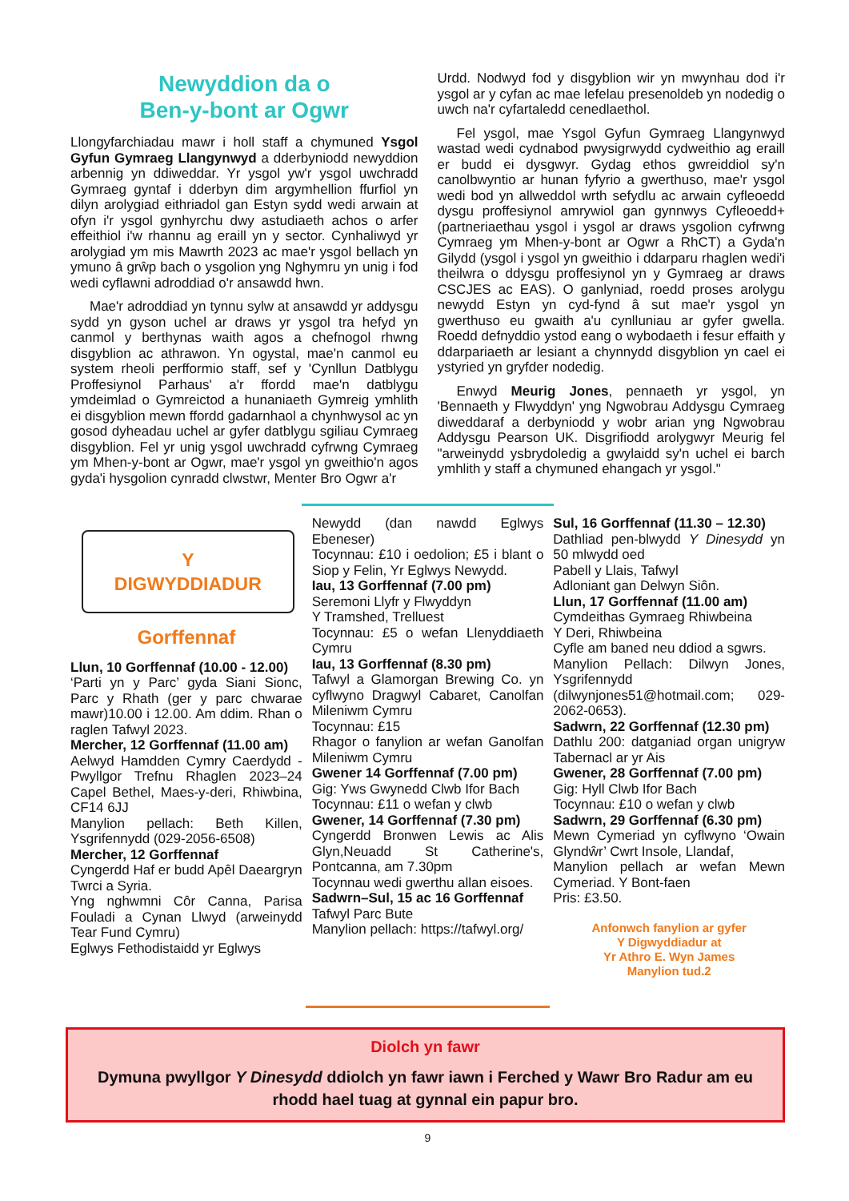Newyddion da o
Ben-y-bont ar Ogwr
Llongyfarchiadau mawr i holl staff a chymuned Ysgol Gyfun Gymraeg Llangynwyd a dderbyniodd newyddion arbennig yn ddiweddar. Yr ysgol yw'r ysgol uwchradd Gymraeg gyntaf i dderbyn dim argymhellion ffurfiol yn dilyn arolygiad eithriadol gan Estyn sydd wedi arwain at ofyn i'r ysgol gynhyrchu dwy astudiaeth achos o arfer effeithiol i'w rhannu ag eraill yn y sector. Cynhaliwyd yr arolygiad ym mis Mawrth 2023 ac mae'r ysgol bellach yn ymuno â grŵp bach o ysgolion yng Nghymru yn unig i fod wedi cyflawni adroddiad o'r ansawdd hwn.
Mae'r adroddiad yn tynnu sylw at ansawdd yr addysgu sydd yn gyson uchel ar draws yr ysgol tra hefyd yn canmol y berthynas waith agos a chefnogol rhwng disgyblion ac athrawon. Yn ogystal, mae'n canmol eu system rheoli perfformio staff, sef y 'Cynllun Datblygu Proffesiynol Parhaus' a'r ffordd mae'n datblygu ymdeimlad o Gymreictod a hunaniaeth Gymreig ymhlith ei disgyblion mewn ffordd gadarnhaol a chynhwysol ac yn gosod dyheadau uchel ar gyfer datblygu sgiliau Cymraeg disgyblion. Fel yr unig ysgol uwchradd cyfrwng Cymraeg ym Mhen-y-bont ar Ogwr, mae'r ysgol yn gweithio'n agos gyda'i hysgolion cynradd clwstwr, Menter Bro Ogwr a'r
Urdd. Nodwyd fod y disgyblion wir yn mwynhau dod i'r ysgol ar y cyfan ac mae lefelau presenoldeb yn nodedig o uwch na'r cyfartaledd cenedlaethol.
Fel ysgol, mae Ysgol Gyfun Gymraeg Llangynwyd wastad wedi cydnabod pwysigrwydd cydweithio ag eraill er budd ei dysgwyr. Gydag ethos gwreiddiol sy'n canolbwyntio ar hunan fyfyrio a gwerthuso, mae'r ysgol wedi bod yn allweddol wrth sefydlu ac arwain cyfleoedd dysgu proffesiynol amrywiol gan gynnwys Cyfleoedd+ (partneriaethau ysgol i ysgol ar draws ysgolion cyfrwng Cymraeg ym Mhen-y-bont ar Ogwr a RhCT) a Gyda'n Gilydd (ysgol i ysgol yn gweithio i ddarparu rhaglen wedi'i theilwra o ddysgu proffesiynol yn y Gymraeg ar draws CSCJES ac EAS). O ganlyniad, roedd proses arolygu newydd Estyn yn cyd-fynd â sut mae'r ysgol yn gwerthuso eu gwaith a'u cynlluniau ar gyfer gwella. Roedd defnyddio ystod eang o wybodaeth i fesur effaith y ddarpariaeth ar lesiant a chynnydd disgyblion yn cael ei ystyried yn gryfder nodedig.
Enwyd Meurig Jones, pennaeth yr ysgol, yn 'Bennaeth y Flwyddyn' yng Ngwobrau Addysgu Cymraeg diweddaraf a derbyniodd y wobr arian yng Ngwobrau Addysgu Pearson UK. Disgrifiodd arolygwyr Meurig fel "arweinydd ysbrydoledig a gwylaidd sy'n uchel ei barch ymhlith y staff a chymuned ehangach yr ysgol."
Y
DIGWYDDIADUR
Gorffennaf
Llun, 10 Gorffennaf (10.00 - 12.00)
‘Parti yn y Parc’ gyda Siani Sionc, Parc y Rhath (ger y parc chwarae mawr)10.00 i 12.00. Am ddim. Rhan o raglen Tafwyl 2023.
Mercher, 12 Gorffennaf (11.00 am)
Aelwyd Hamdden Cymry Caerdydd - Pwyllgor Trefnu Rhaglen 2023–24 Capel Bethel, Maes-y-deri, Rhiwbina, CF14 6JJ
Manylion pellach: Beth Killen, Ysgrifennydd (029-2056-6508)
Mercher, 12 Gorffennaf
Cyngerdd Haf er budd Apêl Daeargryn Twrci a Syria.
Yng nghwmni Côr Canna, Parisa Fouladi a Cynan Llwyd (arweinydd Tear Fund Cymru)
Eglwys Fethodistaidd yr Eglwys
Newydd (dan nawdd Eglwys Ebeneser)
Tocynnau: £10 i oedolion; £5 i blant o Siop y Felin, Yr Eglwys Newydd.
Iau, 13 Gorffennaf (7.00 pm)
Seremoni Llyfr y Flwyddyn
Y Tramshed, Trelluest
Tocynnau: £5 o wefan Llenyddiaeth Cymru
Iau, 13 Gorffennaf (8.30 pm)
Tafwyl a Glamorgan Brewing Co. yn cyflwyno Dragwyl Cabaret, Canolfan Mileniwm Cymru
Tocynnau: £15
Rhagor o fanylion ar wefan Ganolfan Mileniwm Cymru
Gwener 14 Gorffennaf (7.00 pm)
Gig: Yws Gwynedd Clwb Ifor Bach
Tocynnau: £11 o wefan y clwb
Gwener, 14 Gorffennaf (7.30 pm)
Cyngerdd Bronwen Lewis ac Alis Glyn,Neuadd St Catherine's, Pontcanna, am 7.30pm
Tocynnau wedi gwerthu allan eisoes.
Sadwrn–Sul, 15 ac 16 Gorffennaf
Tafwyl Parc Bute
Manylion pellach: https://tafwyl.org/
Sul, 16 Gorffennaf (11.30 – 12.30)
Dathliad pen-blwydd Y Dinesydd yn 50 mlwydd oed
Pabell y Llais, Tafwyl
Adloniant gan Delwyn Siôn.
Llun, 17 Gorffennaf (11.00 am)
Cymdeithas Gymraeg Rhiwbeina
Y Deri, Rhiwbeina
Cyfle am baned neu ddiod a sgwrs.
Manylion Pellach: Dilwyn Jones, Ysgrifennydd (dilwynjones51@hotmail.com; 029-2062-0653).
Sadwrn, 22 Gorffennaf (12.30 pm)
Dathlu 200: datganiad organ unigryw Tabernacl ar yr Ais
Gwener, 28 Gorffennaf (7.00 pm)
Gig: Hyll Clwb Ifor Bach
Tocynnau: £10 o wefan y clwb
Sadwrn, 29 Gorffennaf (6.30 pm)
Mewn Cymeriad yn cyflwyno ‘Owain Glyndŵr’ Cwrt Insole, Llandaf,
Manylion pellach ar wefan Mewn Cymeriad. Y Bont-faen
Pris: £3.50.
Anfonwch fanylion ar gyfer
Y Digwyddiadur at
Yr Athro E. Wyn James
Manylion tud.2
Diolch yn fawr
Dymuna pwyllgor Y Dinesydd ddiolch yn fawr iawn i Ferched y Wawr Bro Radur am eu rhodd hael tuag at gynnal ein papur bro.
9